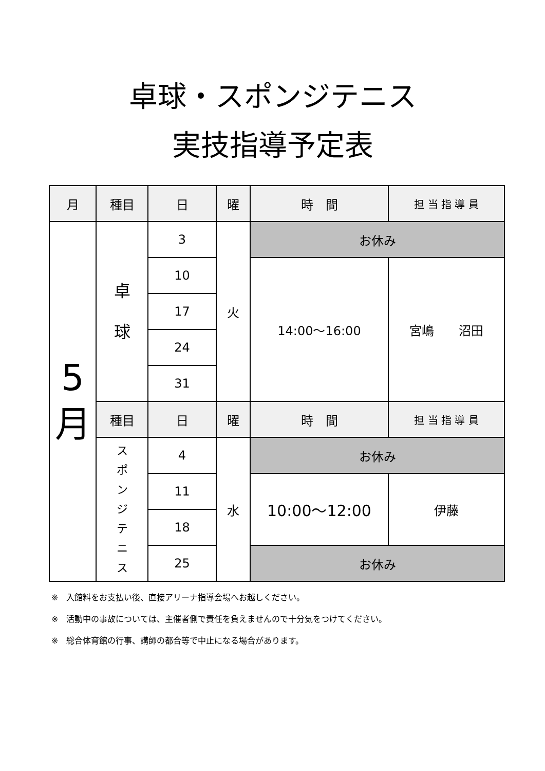卓球・スポンジテニス
実技指導予定表
| 月 | 種目 | 日 | 曜 | 時 間 | 担 当 指 導 員 |
| --- | --- | --- | --- | --- | --- |
| 5 月 | 卓 球 | 3 | 火 | お休み | |
| | | 10 | | 14:00〜16:00 | 宮嶋 沼田 |
| | | 17 | | | |
| | | 24 | | | |
| | | 31 | | | |
| | 種目 | 日 | 曜 | 時 間 | 担 当 指 導 員 |
| | ス ポ ン ジ テ ニ ス | 4 | 水 | お休み | |
| | | 11 | | 10:00〜12:00 | 伊藤 |
| | | 18 | | | |
| | | 25 | | お休み | |
※　入館料をお支払い後、直接アリーナ指導会場へお越しください。
※　活動中の事故については、主催者側で責任を負えませんので十分気をつけてください。
※　総合体育館の行事、講師の都合等で中止になる場合があります。